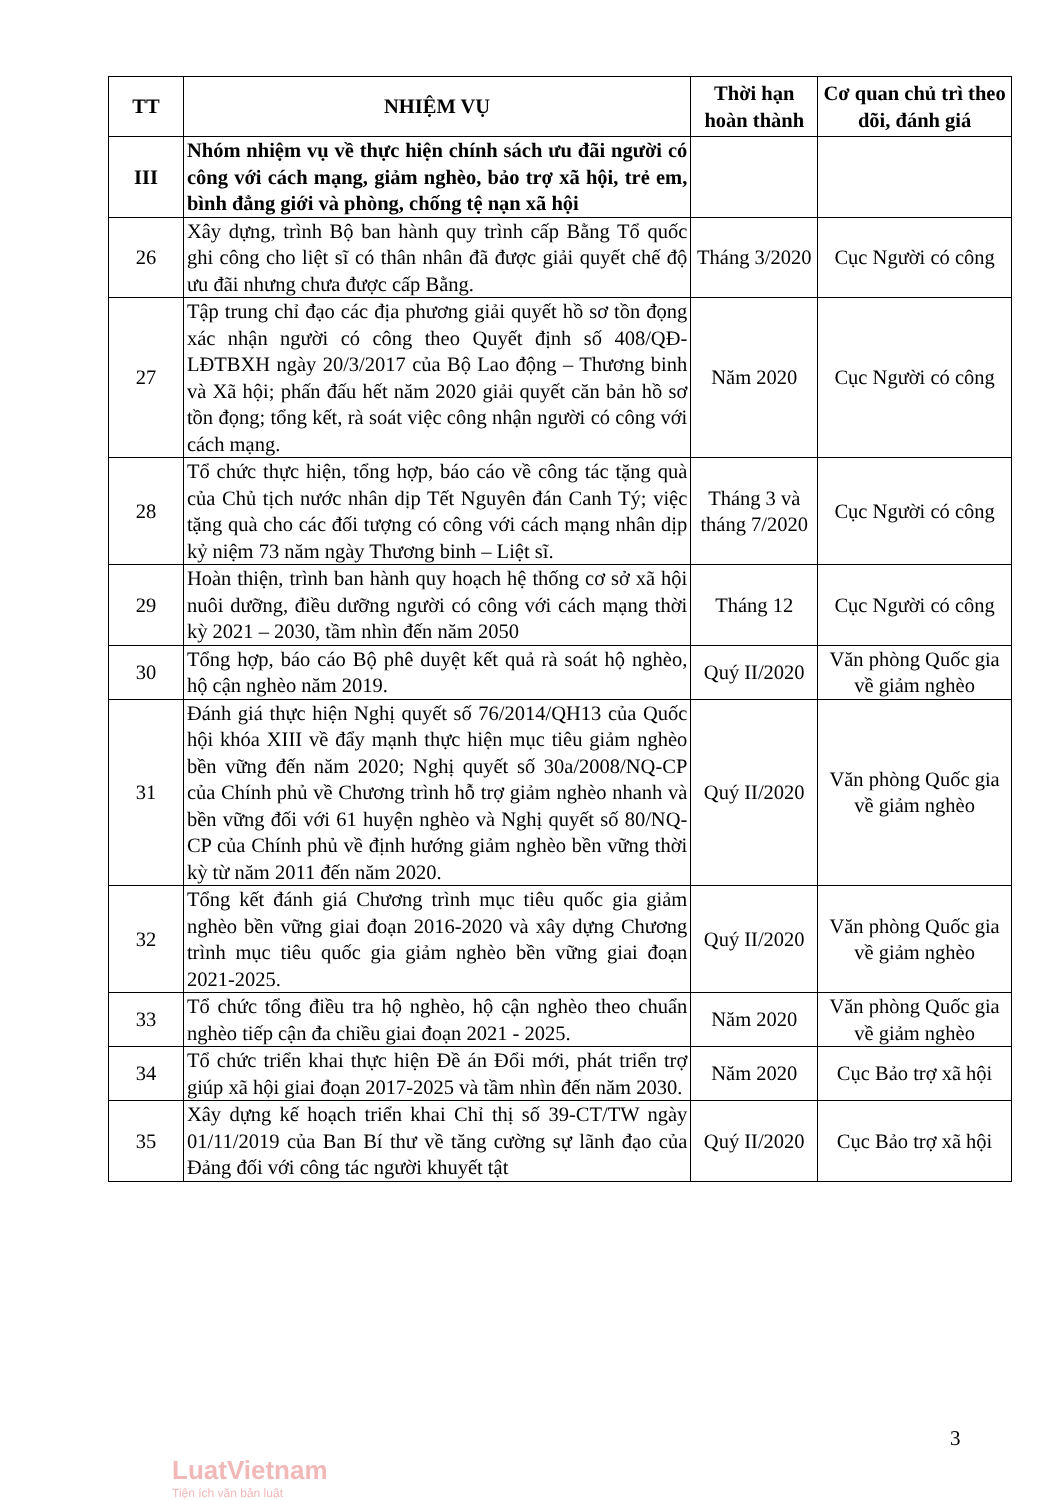| TT | NHIỆM VỤ | Thời hạn hoàn thành | Cơ quan chủ trì theo dõi, đánh giá |
| --- | --- | --- | --- |
| III | Nhóm nhiệm vụ về thực hiện chính sách ưu đãi người có công với cách mạng, giảm nghèo, bảo trợ xã hội, trẻ em, bình đẳng giới và phòng, chống tệ nạn xã hội | | |
| 26 | Xây dựng, trình Bộ ban hành quy trình cấp Bằng Tổ quốc ghi công cho liệt sĩ có thân nhân đã được giải quyết chế độ ưu đãi nhưng chưa được cấp Bằng. | Tháng 3/2020 | Cục Người có công |
| 27 | Tập trung chỉ đạo các địa phương giải quyết hồ sơ tồn đọng xác nhận người có công theo Quyết định số 408/QĐ-LĐTBXH ngày 20/3/2017 của Bộ Lao động – Thương binh và Xã hội; phấn đấu hết năm 2020 giải quyết căn bản hồ sơ tồn đọng; tổng kết, rà soát việc công nhận người có công với cách mạng. | Năm 2020 | Cục Người có công |
| 28 | Tổ chức thực hiện, tổng hợp, báo cáo về công tác tặng quà của Chủ tịch nước nhân dịp Tết Nguyên đán Canh Tý; việc tặng quà cho các đối tượng có công với cách mạng nhân dịp kỷ niệm 73 năm ngày Thương binh – Liệt sĩ. | Tháng 3 và tháng 7/2020 | Cục Người có công |
| 29 | Hoàn thiện, trình ban hành quy hoạch hệ thống cơ sở xã hội nuôi dưỡng, điều dưỡng người có công với cách mạng thời kỳ 2021 – 2030, tầm nhìn đến năm 2050 | Tháng 12 | Cục Người có công |
| 30 | Tổng hợp, báo cáo Bộ phê duyệt kết quả rà soát hộ nghèo, hộ cận nghèo năm 2019. | Quý II/2020 | Văn phòng Quốc gia về giảm nghèo |
| 31 | Đánh giá thực hiện Nghị quyết số 76/2014/QH13 của Quốc hội khóa XIII về đẩy mạnh thực hiện mục tiêu giảm nghèo bền vững đến năm 2020; Nghị quyết số 30a/2008/NQ-CP của Chính phủ về Chương trình hỗ trợ giảm nghèo nhanh và bền vững đối với 61 huyện nghèo và Nghị quyết số 80/NQ- CP của Chính phủ về định hướng giảm nghèo bền vững thời kỳ từ năm 2011 đến năm 2020. | Quý II/2020 | Văn phòng Quốc gia về giảm nghèo |
| 32 | Tổng kết đánh giá Chương trình mục tiêu quốc gia giảm nghèo bền vững giai đoạn 2016-2020 và xây dựng Chương trình mục tiêu quốc gia giảm nghèo bền vững giai đoạn 2021-2025. | Quý II/2020 | Văn phòng Quốc gia về giảm nghèo |
| 33 | Tổ chức tổng điều tra hộ nghèo, hộ cận nghèo theo chuẩn nghèo tiếp cận đa chiều giai đoạn 2021 - 2025. | Năm 2020 | Văn phòng Quốc gia về giảm nghèo |
| 34 | Tổ chức triển khai thực hiện Đề án Đổi mới, phát triển trợ giúp xã hội giai đoạn 2017-2025 và tầm nhìn đến năm 2030. | Năm 2020 | Cục Bảo trợ xã hội |
| 35 | Xây dựng kế hoạch triển khai Chỉ thị số 39-CT/TW ngày 01/11/2019 của Ban Bí thư về tăng cường sự lãnh đạo của Đảng đối với công tác người khuyết tật | Quý II/2020 | Cục Bảo trợ xã hội |
3
LuatVietnam
Tiện ích văn bản luật